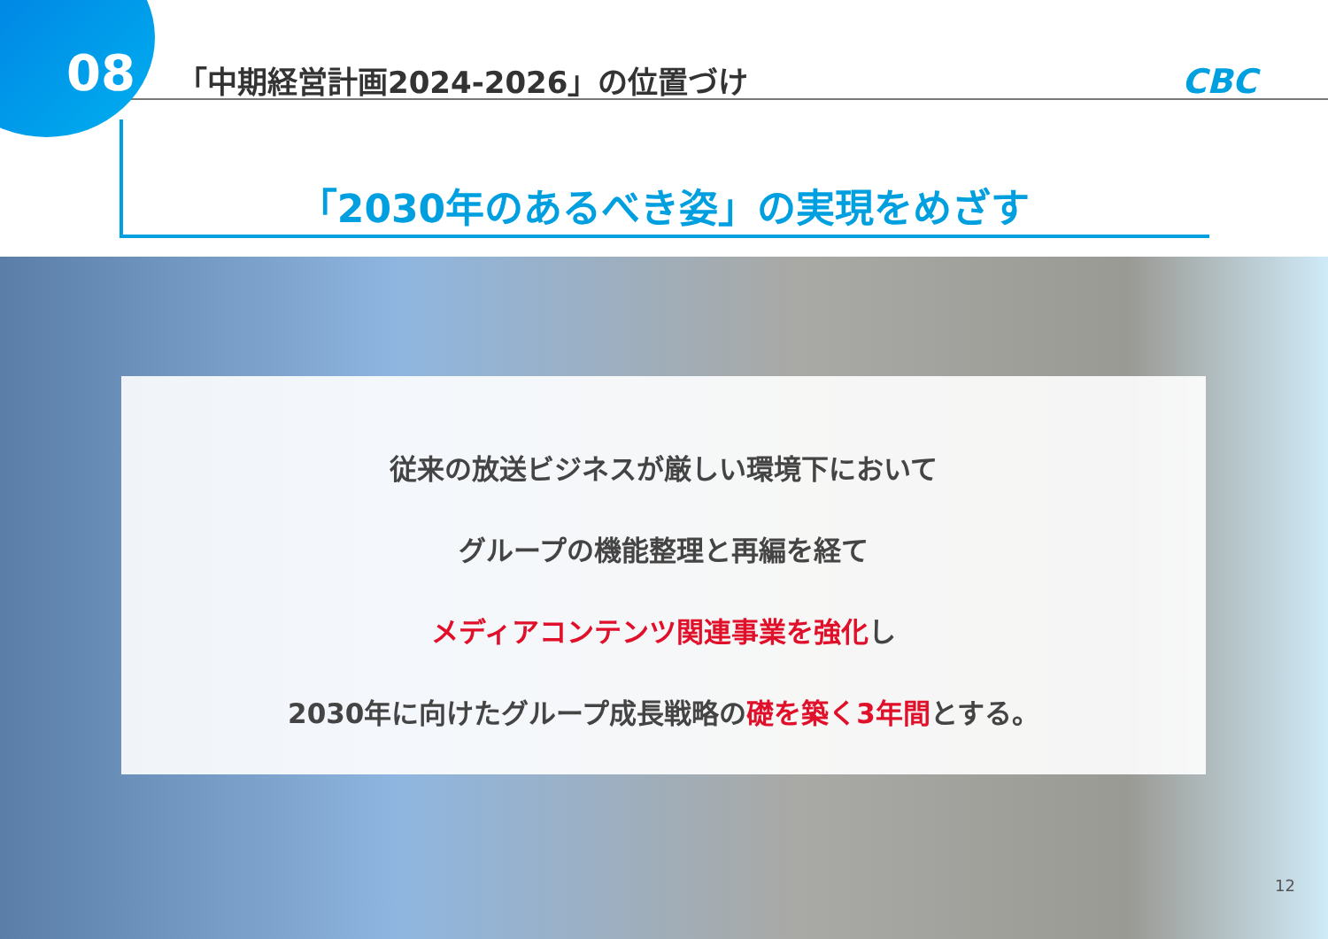08
「中期経営計画2024-2026」の位置づけ
CBC
「2030年のあるべき姿」の実現をめざす
従来の放送ビジネスが厳しい環境下において
グループの機能整理と再編を経て
メディアコンテンツ関連事業を強化し
2030年に向けたグループ成長戦略の礎を築く3年間とする。
12